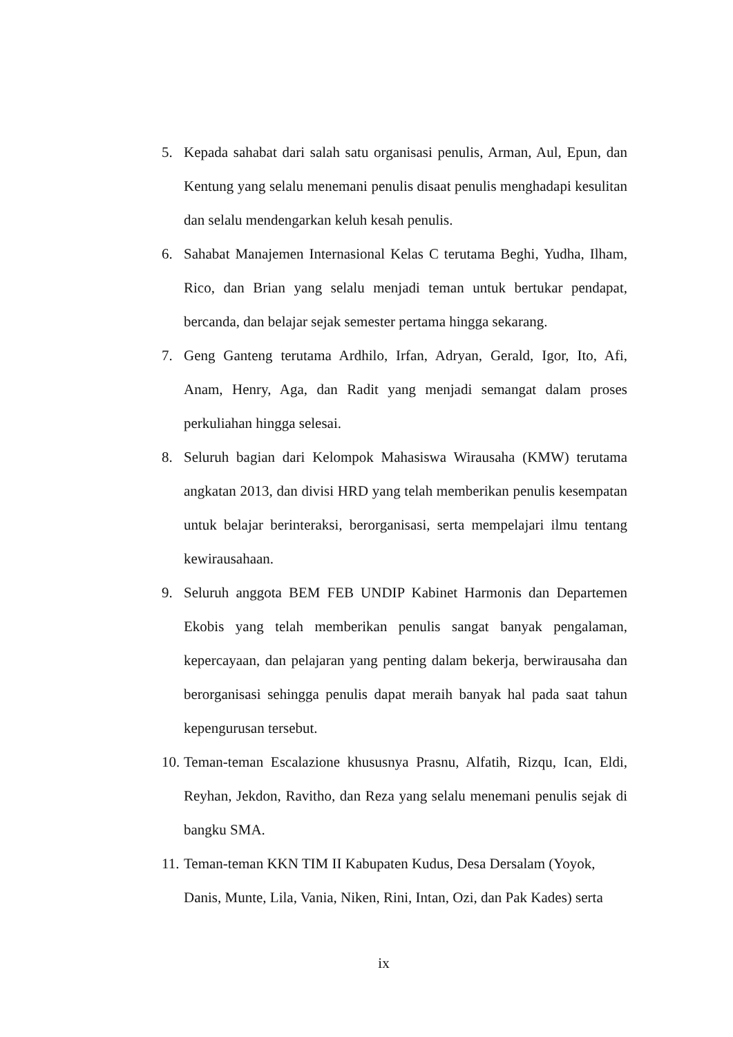5. Kepada sahabat dari salah satu organisasi penulis, Arman, Aul, Epun, dan Kentung yang selalu menemani penulis disaat penulis menghadapi kesulitan dan selalu mendengarkan keluh kesah penulis.
6. Sahabat Manajemen Internasional Kelas C terutama Beghi, Yudha, Ilham, Rico, dan Brian yang selalu menjadi teman untuk bertukar pendapat, bercanda, dan belajar sejak semester pertama hingga sekarang.
7. Geng Ganteng terutama Ardhilo, Irfan, Adryan, Gerald, Igor, Ito, Afi, Anam, Henry, Aga, dan Radit yang menjadi semangat dalam proses perkuliahan hingga selesai.
8. Seluruh bagian dari Kelompok Mahasiswa Wirausaha (KMW) terutama angkatan 2013, dan divisi HRD yang telah memberikan penulis kesempatan untuk belajar berinteraksi, berorganisasi, serta mempelajari ilmu tentang kewirausahaan.
9. Seluruh anggota BEM FEB UNDIP Kabinet Harmonis dan Departemen Ekobis yang telah memberikan penulis sangat banyak pengalaman, kepercayaan, dan pelajaran yang penting dalam bekerja, berwirausaha dan berorganisasi sehingga penulis dapat meraih banyak hal pada saat tahun kepengurusan tersebut.
10. Teman-teman Escalazione khususnya Prasnu, Alfatih, Rizqu, Ican, Eldi, Reyhan, Jekdon, Ravitho, dan Reza yang selalu menemani penulis sejak di bangku SMA.
11. Teman-teman KKN TIM II Kabupaten Kudus, Desa Dersalam (Yoyok,
Danis, Munte, Lila, Vania, Niken, Rini, Intan, Ozi, dan Pak Kades) serta
ix